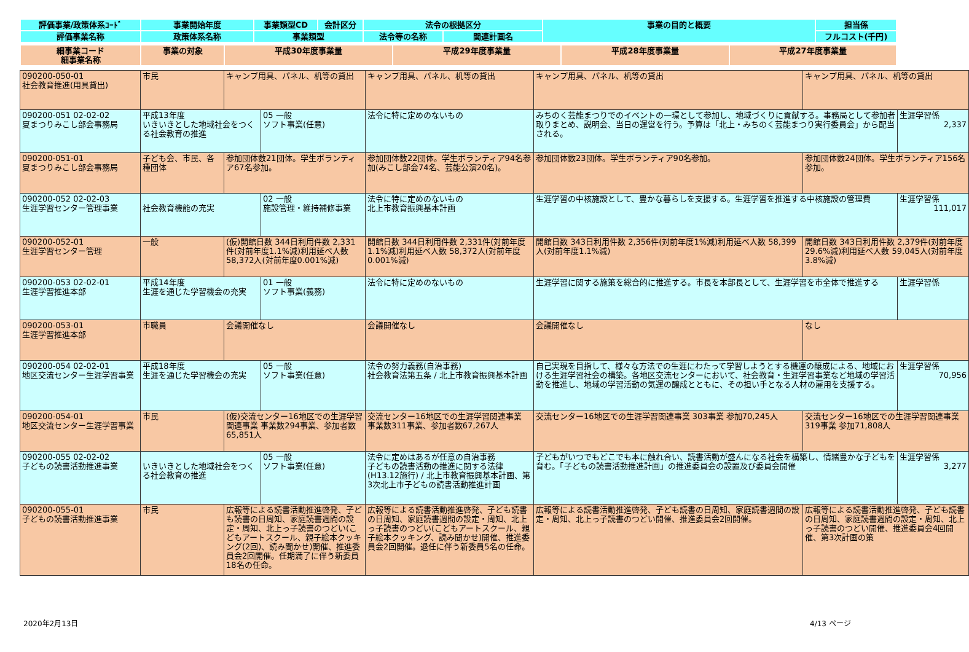| 評価事業/政策体系ｺｰﾄﾞ | 事業開始年度 | 事業類型CD | 会計区分 | 法令の根拠区分 | | 事業の目的と概要 | 担当係 |
| --- | --- | --- | --- | --- | --- | --- | --- |
| 評価事業名称 | 政策体系名称 | 事業類型 | | 法令等の名称 | 関連計画名 | | フルコスト(千円) |
| 細事業コード 細事業名称 | 事業の対象 | 平成30年度事業量 | 平成29年度事業量 | 平成28年度事業量 | 平成27年度事業量 |
| --- | --- | --- | --- | --- | --- |
| 090200-050-01 社会教育推進(用具貸出) | 市民 | キャンプ用具、パネル、机等の貸出 | | キャンプ用具、パネル、机等の貸出 | キャンプ用具、パネル、机等の貸出 | キャンプ用具、パネル、机等の貸出 | |
| 090200-051 02-02-02 夏まつりみこし部会事務局 | 平成13年度 いきいきとした地域社会をつくる社会教育の推進 | | 05 一般 ソフト事業(任意) | 法令に特に定めのないもの | みちのく芸能まつりでのイベントの一環として参加し、地域づくりに貢献する。事務局として参加者取りまとめ、説明会、当日の運営を行う。予算は「北上・みちのく芸能まつり実行委員会」から配当される。 | | 生涯学習係 2,337 |
| 090200-051-01 夏まつりみこし部会事務局 | 子ども会、市民、各種団体 | 参加団体数21団体。学生ボランティア67名参加。 | | 参加団体数22団体。学生ボランティア94名参加(みこし部会74名、芸能公演20名)。 | 参加団体数23団体。学生ボランティア90名参加。 | 参加団体数24団体。学生ボランティア156名参加。 | |
| 090200-052 02-02-03 生涯学習センター管理事業 | 社会教育機能の充実 | | 02 一般 施設管理・維持補修事業 | 法令に特に定めのないもの 北上市教育振興基本計画 | 生涯学習の中核施設として、豊かな暮らしを支援する。生涯学習を推進する中核施設の管理費 | | 生涯学習係 111,017 |
| 090200-052-01 生涯学習センター管理 | 一般 | (仮)開館日数 344日利用件数 2,331件(対前年度1.1%減)利用延べ人数 58,372人(対前年度0.001%減) | | 開館日数 344日利用件数 2,331件(対前年度1.1%減)利用延べ人数 58,372人(対前年度0.001%減) | 開館日数 343日利用件数 2,356件(対前年度1%減)利用延べ人数 58,399人(対前年度1.1%減) | 開館日数 343日利用件数 2,379件(対前年度29.6%減)利用延べ人数 59,045人(対前年度3.8%減) | |
| 090200-053 02-02-01 生涯学習推進本部 | 平成14年度 生涯を通じた学習機会の充実 | | 01 一般 ソフト事業(義務) | 法令に特に定めのないもの | 生涯学習に関する施策を総合的に推進する。市長を本部長として、生涯学習を市全体で推進する | | 生涯学習係 |
| 090200-053-01 生涯学習推進本部 | 市職員 | 会議開催なし | | 会議開催なし | 会議開催なし | なし | |
| 090200-054 02-02-01 地区交流センター生涯学習事業 | 平成18年度 生涯を通じた学習機会の充実 | | 05 一般 ソフト事業(任意) | 法令の努力義務(自治事務) 社会教育法第五条 / 北上市教育振興基本計画 | 自己実現を目指して、様々な方法での生涯にわたって学習しようとする機運の醸成による、地域における生涯学習社会の構築。各地区交流センターにおいて、社会教育・生涯学習事業など地域の学習活動を推進し、地域の学習活動の気運の醸成とともに、その担い手となる人材の雇用を支援する。 | | 生涯学習係 70,956 |
| 090200-054-01 地区交流センター生涯学習事業 | 市民 | (仮)交流センター16地区での生涯学習関連事業 事業数294事業、参加者数65,851人 | | 交流センター16地区での生涯学習関連事業 事業数311事業、参加者数67,267人 | 交流センター16地区での生涯学習関連事業 303事業 参加70,245人 | 交流センター16地区での生涯学習関連事業 319事業 参加71,808人 | |
| 090200-055 02-02-02 子どもの読書活動推進事業 | いきいきとした地域社会をつくる社会教育の推進 | | 05 一般 ソフト事業(任意) | 法令に定めはあるが任意の自治事務 子どもの読書活動の推進に関する法律(H13.12施行) / 北上市教育振興基本計画、第3次北上市子どもの読書活動推進計画 | 子どもがいつでもどこでも本に触れ合い、読書活動が盛んになる社会を構築し、情緒豊かな子どもを育む。「子どもの読書活動推進計画」の推進委員会の設置及び委員会開催 | | 生涯学習係 3,277 |
| 090200-055-01 子どもの読書活動推進事業 | 市民 | 広報等による読書活動推進啓発、子ども読書の日周知、家庭読書週間の設定・周知、北上っ子読書のつどい(こどもアートスクール、親子絵本クッキング(2回)、読み聞かせ)開催、推進委員会2回開催。任期満了に伴う新委員18名の任命。 | | 広報等による読書活動推進啓発、子ども読書の日周知、家庭読書週間の設定・周知、北上っ子読書のつどい(こどもアートスクール、親子絵本クッキング、読み聞かせ)開催、推進委員会2回開催。退任に伴う新委員5名の任命。 | 広報等による読書活動推進啓発、子ども読書の日周知、家庭読書週間の設定・周知、北上っ子読書のつどい開催、推進委員会2回開催。 | 広報等による読書活動推進啓発、子ども読書の日周知、家庭読書週間の設定・周知、北上っ子読書のつどい開催、推進委員会4回開催、第3次計画の策 | |
2020年2月13日 4/13 ページ